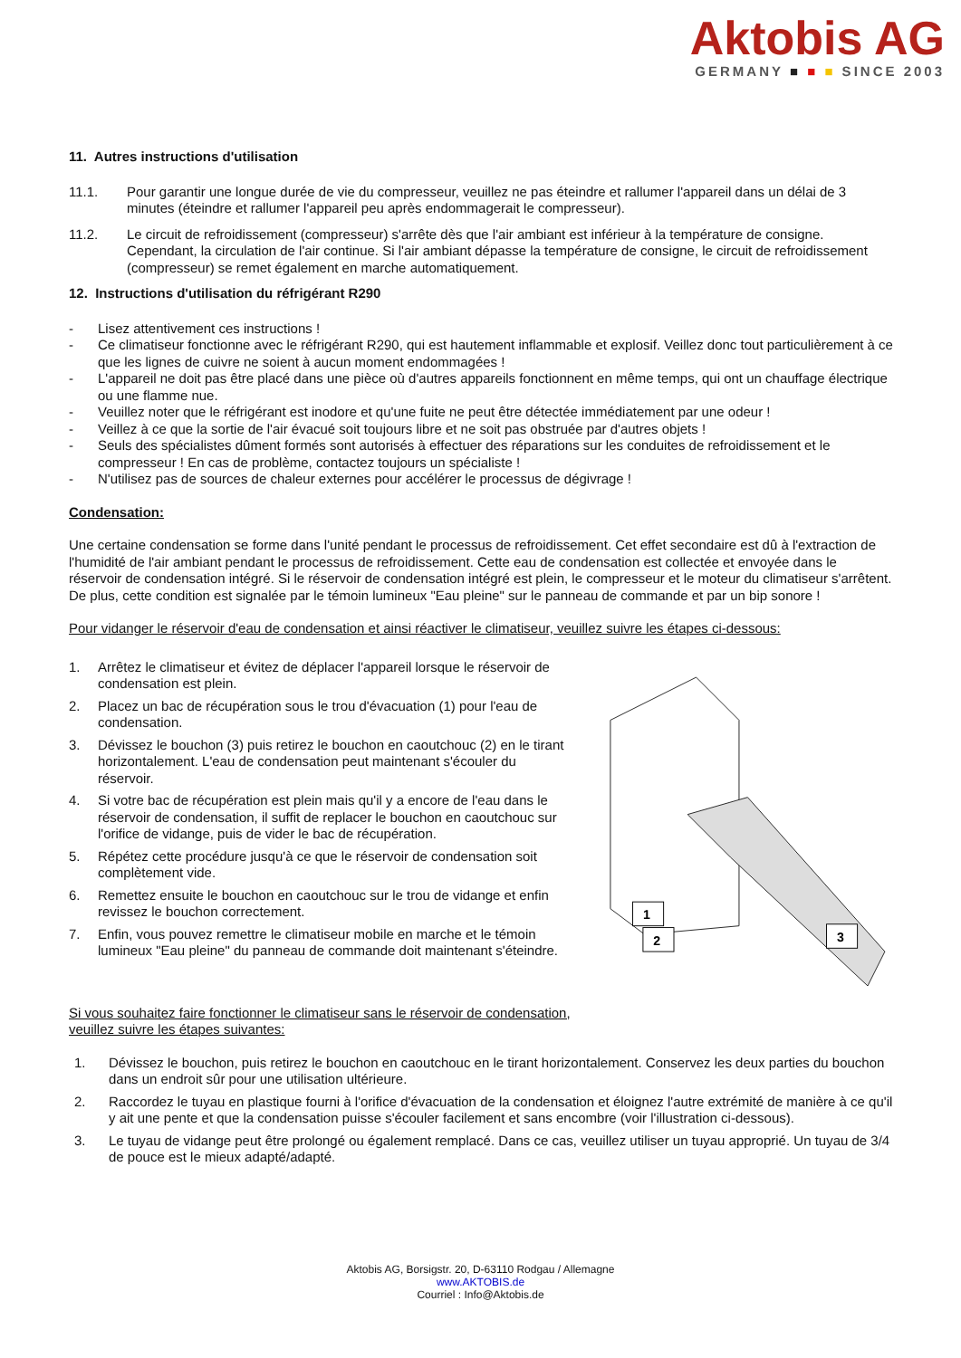Aktobis AG
GERMANY ■ ■ ■ SINCE 2003
11. Autres instructions d'utilisation
11.1. Pour garantir une longue durée de vie du compresseur, veuillez ne pas éteindre et rallumer l'appareil dans un délai de 3 minutes (éteindre et rallumer l'appareil peu après endommagerait le compresseur).
11.2. Le circuit de refroidissement (compresseur) s'arrête dès que l'air ambiant est inférieur à la température de consigne. Cependant, la circulation de l'air continue. Si l'air ambiant dépasse la température de consigne, le circuit de refroidissement (compresseur) se remet également en marche automatiquement.
12. Instructions d'utilisation du réfrigérant R290
- Lisez attentivement ces instructions !
- Ce climatiseur fonctionne avec le réfrigérant R290, qui est hautement inflammable et explosif. Veillez donc tout particulièrement à ce que les lignes de cuivre ne soient à aucun moment endommagées !
- L'appareil ne doit pas être placé dans une pièce où d'autres appareils fonctionnent en même temps, qui ont un chauffage électrique ou une flamme nue.
- Veuillez noter que le réfrigérant est inodore et qu'une fuite ne peut être détectée immédiatement par une odeur !
- Veillez à ce que la sortie de l'air évacué soit toujours libre et ne soit pas obstruée par d'autres objets !
- Seuls des spécialistes dûment formés sont autorisés à effectuer des réparations sur les conduites de refroidissement et le compresseur ! En cas de problème, contactez toujours un spécialiste !
- N'utilisez pas de sources de chaleur externes pour accélérer le processus de dégivrage !
Condensation:
Une certaine condensation se forme dans l'unité pendant le processus de refroidissement. Cet effet secondaire est dû à l'extraction de l'humidité de l'air ambiant pendant le processus de refroidissement. Cette eau de condensation est collectée et envoyée dans le réservoir de condensation intégré. Si le réservoir de condensation intégré est plein, le compresseur et le moteur du climatiseur s'arrêtent. De plus, cette condition est signalée par le témoin lumineux "Eau pleine" sur le panneau de commande et par un bip sonore !
Pour vidanger le réservoir d'eau de condensation et ainsi réactiver le climatiseur, veuillez suivre les étapes ci-dessous:
1. Arrêtez le climatiseur et évitez de déplacer l'appareil lorsque le réservoir de condensation est plein.
2. Placez un bac de récupération sous le trou d'évacuation (1) pour l'eau de condensation.
3. Dévissez le bouchon (3) puis retirez le bouchon en caoutchouc (2) en le tirant horizontalement. L'eau de condensation peut maintenant s'écouler du réservoir.
4. Si votre bac de récupération est plein mais qu'il y a encore de l'eau dans le réservoir de condensation, il suffit de replacer le bouchon en caoutchouc sur l'orifice de vidange, puis de vider le bac de récupération.
5. Répétez cette procédure jusqu'à ce que le réservoir de condensation soit complètement vide.
6. Remettez ensuite le bouchon en caoutchouc sur le trou de vidange et enfin revissez le bouchon correctement.
7. Enfin, vous pouvez remettre le climatiseur mobile en marche et le témoin lumineux "Eau pleine" du panneau de commande doit maintenant s'éteindre.
Si vous souhaitez faire fonctionner le climatiseur sans le réservoir de condensation, veuillez suivre les étapes suivantes:
1
2
3
1. Dévissez le bouchon, puis retirez le bouchon en caoutchouc en le tirant horizontalement. Conservez les deux parties du bouchon dans un endroit sûr pour une utilisation ultérieure.
2. Raccordez le tuyau en plastique fourni à l'orifice d'évacuation de la condensation et éloignez l'autre extrémité de manière à ce qu'il y ait une pente et que la condensation puisse s'écouler facilement et sans encombre (voir l'illustration ci-dessous).
3. Le tuyau de vidange peut être prolongé ou également remplacé. Dans ce cas, veuillez utiliser un tuyau approprié. Un tuyau de 3/4 de pouce est le mieux adapté/adapté.
Aktobis AG, Borsigstr. 20, D-63110 Rodgau / Allemagne
www.AKTOBIS.de
Courriel : Info@Aktobis.de